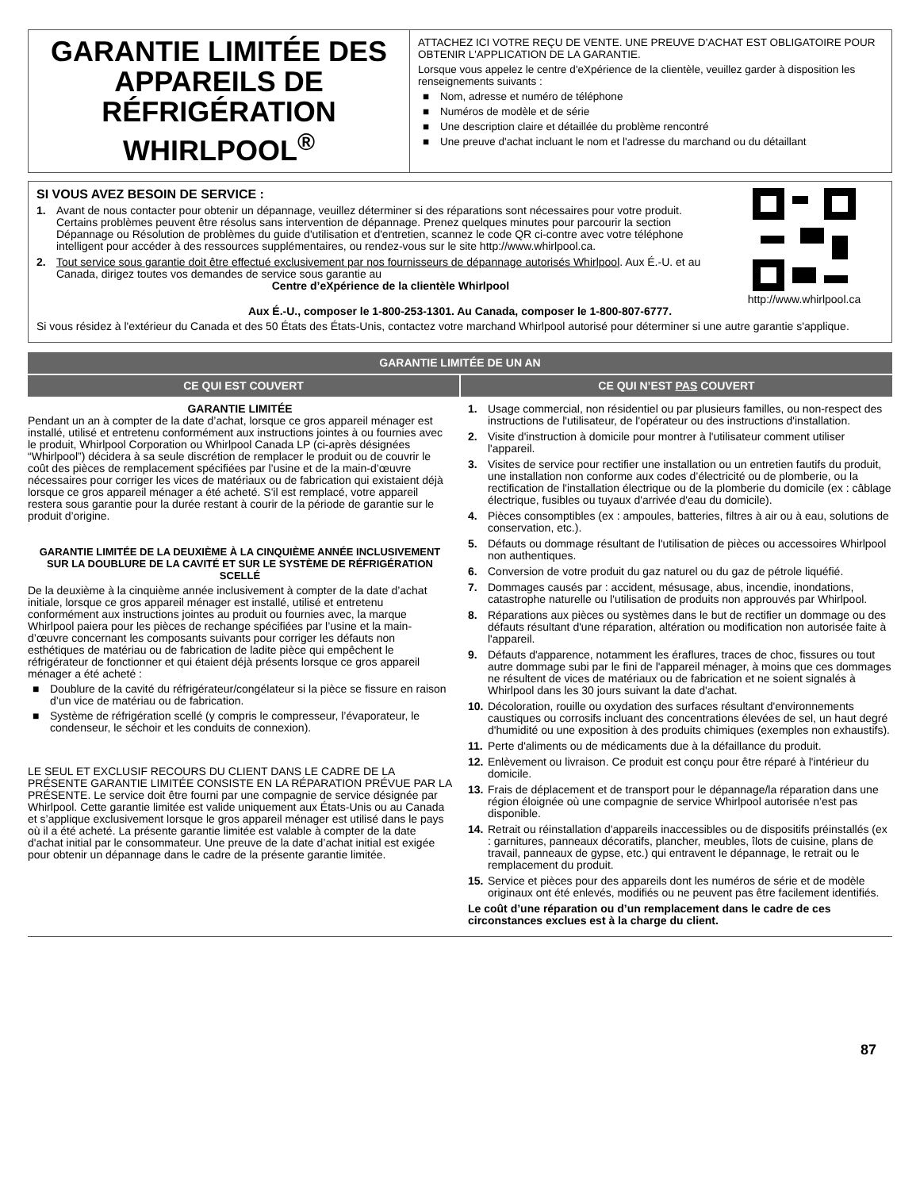GARANTIE LIMITÉE DES APPAREILS DE RÉFRIGÉRATION WHIRLPOOL<sup>®</sup>
ATTACHEZ ICI VOTRE REÇU DE VENTE. UNE PREUVE D’ACHAT EST OBLIGATOIRE POUR OBTENIR L'APPLICATION DE LA GARANTIE.
Lorsque vous appelez le centre d'eXpérience de la clientèle, veuillez garder à disposition les renseignements suivants :
■ Nom, adresse et numéro de téléphone
■ Numéros de modèle et de série
■ Une description claire et détaillée du problème rencontré
■ Une preuve d'achat incluant le nom et l'adresse du marchand ou du détaillant
SI VOUS AVEZ BESOIN DE SERVICE :
1. Avant de nous contacter pour obtenir un dépannage, veuillez déterminer si des réparations sont nécessaires pour votre produit. Certains problèmes peuvent être résolus sans intervention de dépannage. Prenez quelques minutes pour parcourir la section Dépannage ou Résolution de problèmes du guide d'utilisation et d'entretien, scannez le code QR ci-contre avec votre téléphone intelligent pour accéder à des ressources supplémentaires, ou rendez-vous sur le site http://www.whirlpool.ca.
2. Tout service sous garantie doit être effectué exclusivement par nos fournisseurs de dépannage autorisés Whirlpool. Aux É.-U. et au Canada, dirigez toutes vos demandes de service sous garantie au
Centre d’eXpérience de la clientèle Whirlpool
http://www.whirlpool.ca
Aux É.-U., composer le 1-800-253-1301. Au Canada, composer le 1-800-807-6777.
Si vous résidez à l'extérieur du Canada et des 50 États des États-Unis, contactez votre marchand Whirlpool autorisé pour déterminer si une autre garantie s'applique.
GARANTIE LIMITÉE DE UN AN
CE QUI EST COUVERT CE QUI N’EST PAS COUVERT
GARANTIE LIMITÉE
Pendant un an à compter de la date d’achat, lorsque ce gros appareil ménager est installé, utilisé et entretenu conformément aux instructions jointes à ou fournies avec le produit, Whirlpool Corporation ou Whirlpool Canada LP (ci-après désignées “Whirlpool”) décidera à sa seule discrétion de remplacer le produit ou de couvrir le coût des pièces de remplacement spécifiées par l’usine et de la main-d’œuvre nécessaires pour corriger les vices de matériaux ou de fabrication qui existaient déjà lorsque ce gros appareil ménager a été acheté. S'il est remplacé, votre appareil restera sous garantie pour la durée restant à courir de la période de garantie sur le produit d’origine.
GARANTIE LIMITÉE DE LA DEUXIÈME À LA CINQUIÈME ANNÉE INCLUSIVEMENT SUR LA DOUBLURE DE LA CAVITÉ ET SUR LE SYSTÈME DE RÉFRIGÉRATION SCELLÉ
De la deuxième à la cinquième année inclusivement à compter de la date d’achat initiale, lorsque ce gros appareil ménager est installé, utilisé et entretenu conformément aux instructions jointes au produit ou fournies avec, la marque Whirlpool paiera pour les pièces de rechange spécifiées par l’usine et la main-d’œuvre concernant les composants suivants pour corriger les défauts non esthétiques de matériau ou de fabrication de ladite pièce qui empêchent le réfrigérateur de fonctionner et qui étaient déjà présents lorsque ce gros appareil ménager a été acheté :
■ Doublure de la cavité du réfrigérateur/congélateur si la pièce se fissure en raison d’un vice de matériau ou de fabrication.
■ Système de réfrigération scellé (y compris le compresseur, l’évaporateur, le condenseur, le séchoir et les conduits de connexion).
LE SEUL ET EXCLUSIF RECOURS DU CLIENT DANS LE CADRE DE LA PRÉSENTE GARANTIE LIMITÉE CONSISTE EN LA RÉPARATION PRÉVUE PAR LA PRÉSENTE. Le service doit être fourni par une compagnie de service désignée par Whirlpool. Cette garantie limitée est valide uniquement aux États-Unis ou au Canada et s’applique exclusivement lorsque le gros appareil ménager est utilisé dans le pays où il a été acheté. La présente garantie limitée est valable à compter de la date d'achat initial par le consommateur. Une preuve de la date d’achat initial est exigée pour obtenir un dépannage dans le cadre de la présente garantie limitée.
1. Usage commercial, non résidentiel ou par plusieurs familles, ou non-respect des instructions de l'utilisateur, de l'opérateur ou des instructions d'installation.
2. Visite d'instruction à domicile pour montrer à l'utilisateur comment utiliser l'appareil.
3. Visites de service pour rectifier une installation ou un entretien fautifs du produit, une installation non conforme aux codes d’électricité ou de plomberie, ou la rectification de l'installation électrique ou de la plomberie du domicile (ex : câblage électrique, fusibles ou tuyaux d'arrivée d'eau du domicile).
4. Pièces consomptibles (ex : ampoules, batteries, filtres à air ou à eau, solutions de conservation, etc.).
5. Défauts ou dommage résultant de l'utilisation de pièces ou accessoires Whirlpool non authentiques.
6. Conversion de votre produit du gaz naturel ou du gaz de pétrole liquéfié.
7. Dommages causés par : accident, mésusage, abus, incendie, inondations, catastrophe naturelle ou l'utilisation de produits non approuvés par Whirlpool.
8. Réparations aux pièces ou systèmes dans le but de rectifier un dommage ou des défauts résultant d'une réparation, altération ou modification non autorisée faite à l'appareil.
9. Défauts d'apparence, notamment les éraflures, traces de choc, fissures ou tout autre dommage subi par le fini de l'appareil ménager, à moins que ces dommages ne résultent de vices de matériaux ou de fabrication et ne soient signalés à Whirlpool dans les 30 jours suivant la date d'achat.
10. Décoloration, rouille ou oxydation des surfaces résultant d'environnements caustiques ou corrosifs incluant des concentrations élevées de sel, un haut degré d'humidité ou une exposition à des produits chimiques (exemples non exhaustifs).
11. Perte d'aliments ou de médicaments due à la défaillance du produit.
12. Enlèvement ou livraison. Ce produit est conçu pour être réparé à l'intérieur du domicile.
13. Frais de déplacement et de transport pour le dépannage/la réparation dans une région éloignée où une compagnie de service Whirlpool autorisée n’est pas disponible.
14. Retrait ou réinstallation d'appareils inaccessibles ou de dispositifs préinstallés (ex : garnitures, panneaux décoratifs, plancher, meubles, îlots de cuisine, plans de travail, panneaux de gypse, etc.) qui entravent le dépannage, le retrait ou le remplacement du produit.
15. Service et pièces pour des appareils dont les numéros de série et de modèle originaux ont été enlevés, modifiés ou ne peuvent pas être facilement identifiés.
Le coût d’une réparation ou d’un remplacement dans le cadre de ces circonstances exclues est à la charge du client.
87